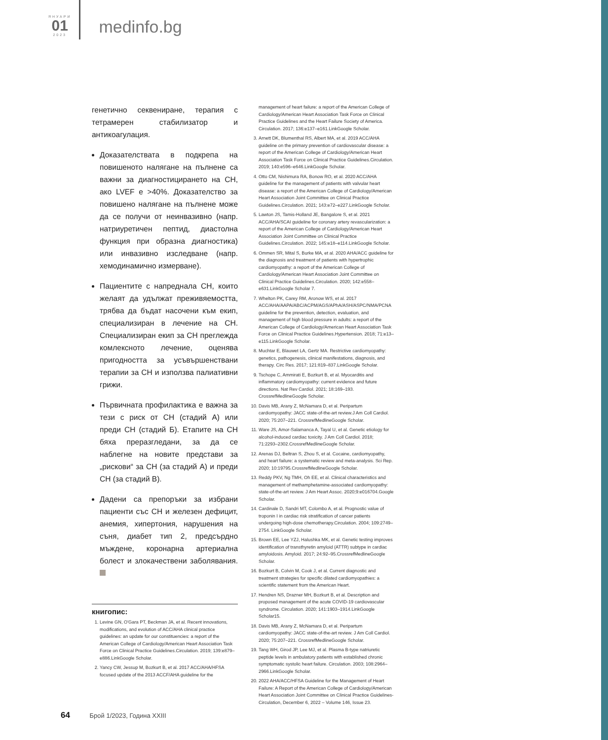ЯНУАРИ
01
2023
medinfo.bg
генетично секвениране, терапия с тетрамерен стабилизатор и антикоагулация.
Доказателствата в подкрепа на повишеното налягане на пълнене са важни за диагностицирането на СН, ако LVEF е >40%. Доказателство за повишено налягане на пълнене може да се получи от неинвазивно (напр. натриуретичен пептид, диастолна функция при образна диагностика) или инвазивно изследване (напр. хемодинамично измерване).
Пациентите с напреднала СН, които желаят да удължат преживяемостта, трябва да бъдат насочени към екип, специализиран в лечение на СН. Специализиран екип за СН преглежда комлексното лечение, оценява пригодността за усъвършенствани терапии за СН и използва палиативни грижи.
Първичната профилактика е важна за тези с риск от СН (стадий А) или преди СН (стадий Б). Етапите на СН бяха преразгледани, за да се наблегне на новите представи за „рискови“ за СН (за стадий А) и преди СН (за стадий В).
Дадени са препоръки за избрани пациенти със СН и железен дефицит, анемия, хипертония, нарушения на съня, диабет тип 2, предсърдно мъждене, коронарна артериална болест и злокачествени заболявания.
книгопис:
1. Levine GN, O'Gara PT, Beckman JA, et al. Recent innovations, modifications, and evolution of ACC/AHA clinical practice guidelines: an update for our constituencies: a report of the American College of Cardiology/American Heart Association Task Force on Clinical Practice Guidelines.Circulation. 2019; 139:e879–e886.LinkGoogle Scholar.
2. Yancy CW, Jessup M, Bozkurt B, et al. 2017 ACC/AHA/HFSA focused update of the 2013 ACCF/AHA guideline for the
management of heart failure: a report of the American College of Cardiology/American Heart Association Task Force on Clinical Practice Guidelines and the Heart Failure Society of America. Circulation. 2017; 136:e137–e161.LinkGoogle Scholar.
3. Arnett DK, Blumenthal RS, Albert MA, et al. 2019 ACC/AHA guideline on the primary prevention of cardiovascular disease: a report of the American College of Cardiology/American Heart Association Task Force on Clinical Practice Guidelines.Circulation. 2019; 140:e596–e646.LinkGoogle Scholar.
4. Otto CM, Nishimura RA, Bonow RO, et al. 2020 ACC/AHA guideline for the management of patients with valvular heart disease: a report of the American College of Cardiology/American Heart Association Joint Committee on Clinical Practice Guidelines.Circulation. 2021; 143:e72–e227.LinkGoogle Scholar.
5. Lawton JS, Tamis-Holland JE, Bangalore S, et al. 2021 ACC/AHA/SCAI guideline for coronary artery revascularization: a report of the American College of Cardiology/American Heart Association Joint Committee on Clinical Practice Guidelines.Circulation. 2022; 145:e18–e114.LinkGoogle Scholar.
6. Ommen SR, Mital S, Burke MA, et al. 2020 AHA/ACC guideline for the diagnosis and treatment of patients with hypertrophic cardiomyopathy: a report of the American College of Cardiology/American Heart Association Joint Committee on Clinical Practice Guidelines.Circulation. 2020; 142:e558–e631.LinkGoogle Scholar 7.
7. Whelton PK, Carey RM, Aronow WS, et al. 2017 ACC/AHA/AAPA/ABC/ACPM/AGS/APhA/ASH/ASPC/NMA/PCNA guideline for the prevention, detection, evaluation, and management of high blood pressure in adults: a report of the American College of Cardiology/American Heart Association Task Force on Clinical Practice Guidelines.Hypertension. 2018; 71:e13–e115.LinkGoogle Scholar.
8. Muchtar E, Blauwet LA, Gertz MA. Restrictive cardiomyopathy: genetics, pathogenesis, clinical manifestations, diagnosis, and therapy. Circ Res. 2017; 121:819–837.LinkGoogle Scholar.
9. Tschope C, Ammirati E, Bozkurt B, et al. Myocarditis and inflammatory cardiomyopathy: current evidence and future directions. Nat Rev Cardiol. 2021; 18:169–193. CrossrefMedlineGoogle Scholar.
10. Davis MB, Arany Z, McNamara D, et al. Peripartum cardiomyopathy: JACC state-of-the-art review.J Am Coll Cardiol. 2020; 75:207–221. CrossrefMedlineGoogle Scholar.
11. Ware JS, Amor-Salamanca A, Tayal U, et al. Genetic etiology for alcohol-induced cardiac toxicity. J Am Coll Cardiol. 2018; 71:2293–2302.CrossrefMedlineGoogle Scholar.
12. Arenas DJ, Beltran S, Zhou S, et al. Cocaine, cardiomyopathy, and heart failure: a systematic review and meta-analysis. Sci Rep. 2020; 10:19795.CrossrefMedlineGoogle Scholar.
13. Reddy PKV, Ng TMH, Oh EE, et al. Clinical characteristics and management of methamphetamine-associated cardiomyopathy: state-of-the-art review. J Am Heart Assoc. 2020;9:e016704.Google Scholar.
14. Cardinale D, Sandri MT, Colombo A, et al. Prognostic value of troponin I in cardiac risk stratification of cancer patients undergoing high-dose chemotherapy.Circulation. 2004; 109:2749–2754. LinkGoogle Scholar.
15. Brown EE, Lee YZJ, Halushka MK, et al. Genetic testing improves identification of transthyretin amyloid (ATTR) subtype in cardiac amyloidosis. Amyloid. 2017; 24:92–95.CrossrefMedlineGoogle Scholar.
16. Bozkurt B, Colvin M, Cook J, et al. Current diagnostic and treatment strategies for specific dilated cardiomyopathies: a scientific statement from the American Heart.
17. Hendren NS, Drazner MH, Bozkurt B, et al. Description and proposed management of the acute COVID-19 cardiovascular syndrome. Circulation. 2020; 141:1903–1914.LinkGoogle Scholar15.
18. Davis MB, Arany Z, McNamara D, et al. Peripartum cardiomyopathy: JACC state-of-the-art review. J Am Coll Cardiol. 2020; 75:207–221. CrossrefMedlineGoogle Scholar.
19. Tang WH, Girod JP, Lee MJ, et al. Plasma B-type natriuretic peptide levels in ambulatory patients with established chronic symptomatic systolic heart failure. Circulation. 2003; 108:2964–2966.LinkGoogle Scholar.
20. 2022 AHA/ACC/HFSA Guideline for the Management of Heart Failure: A Report of the American College of Cardiology/American Heart Association Joint Committee on Clinical Practice Guidelines-Circulation, December 6, 2022 – Volume 146, Issue 23.
64 Брой 1/2023, Година XXIII